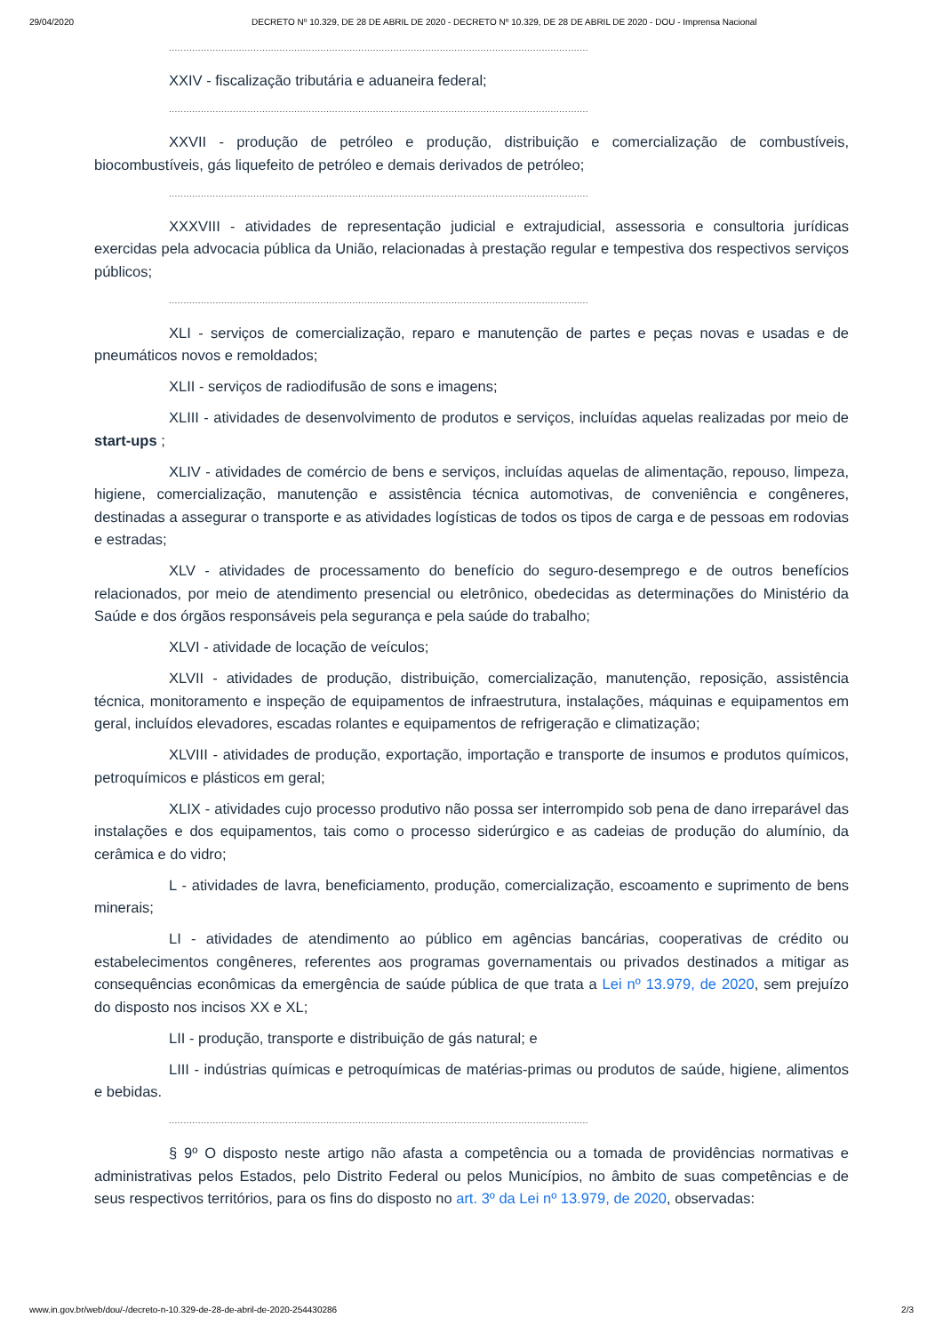29/04/2020 DECRETO Nº 10.329, DE 28 DE ABRIL DE 2020 - DECRETO Nº 10.329, DE 28 DE ABRIL DE 2020 - DOU - Imprensa Nacional
.................................................................................................................................................................
XXIV - fiscalização tributária e aduaneira federal;
.................................................................................................................................................................
XXVII - produção de petróleo e produção, distribuição e comercialização de combustíveis, biocombustíveis, gás liquefeito de petróleo e demais derivados de petróleo;
.................................................................................................................................................................
XXXVIII - atividades de representação judicial e extrajudicial, assessoria e consultoria jurídicas exercidas pela advocacia pública da União, relacionadas à prestação regular e tempestiva dos respectivos serviços públicos;
.................................................................................................................................................................
XLI - serviços de comercialização, reparo e manutenção de partes e peças novas e usadas e de pneumáticos novos e remoldados;
XLII - serviços de radiodifusão de sons e imagens;
XLIII - atividades de desenvolvimento de produtos e serviços, incluídas aquelas realizadas por meio de start-ups ;
XLIV - atividades de comércio de bens e serviços, incluídas aquelas de alimentação, repouso, limpeza, higiene, comercialização, manutenção e assistência técnica automotivas, de conveniência e congêneres, destinadas a assegurar o transporte e as atividades logísticas de todos os tipos de carga e de pessoas em rodovias e estradas;
XLV - atividades de processamento do benefício do seguro-desemprego e de outros benefícios relacionados, por meio de atendimento presencial ou eletrônico, obedecidas as determinações do Ministério da Saúde e dos órgãos responsáveis pela segurança e pela saúde do trabalho;
XLVI - atividade de locação de veículos;
XLVII - atividades de produção, distribuição, comercialização, manutenção, reposição, assistência técnica, monitoramento e inspeção de equipamentos de infraestrutura, instalações, máquinas e equipamentos em geral, incluídos elevadores, escadas rolantes e equipamentos de refrigeração e climatização;
XLVIII - atividades de produção, exportação, importação e transporte de insumos e produtos químicos, petroquímicos e plásticos em geral;
XLIX - atividades cujo processo produtivo não possa ser interrompido sob pena de dano irreparável das instalações e dos equipamentos, tais como o processo siderúrgico e as cadeias de produção do alumínio, da cerâmica e do vidro;
L - atividades de lavra, beneficiamento, produção, comercialização, escoamento e suprimento de bens minerais;
LI - atividades de atendimento ao público em agências bancárias, cooperativas de crédito ou estabelecimentos congêneres, referentes aos programas governamentais ou privados destinados a mitigar as consequências econômicas da emergência de saúde pública de que trata a Lei nº 13.979, de 2020, sem prejuízo do disposto nos incisos XX e XL;
LII - produção, transporte e distribuição de gás natural; e
LIII - indústrias químicas e petroquímicas de matérias-primas ou produtos de saúde, higiene, alimentos e bebidas.
.................................................................................................................................................................
§ 9º O disposto neste artigo não afasta a competência ou a tomada de providências normativas e administrativas pelos Estados, pelo Distrito Federal ou pelos Municípios, no âmbito de suas competências e de seus respectivos territórios, para os fins do disposto no art. 3º da Lei nº 13.979, de 2020, observadas:
www.in.gov.br/web/dou/-/decreto-n-10.329-de-28-de-abril-de-2020-254430286 2/3